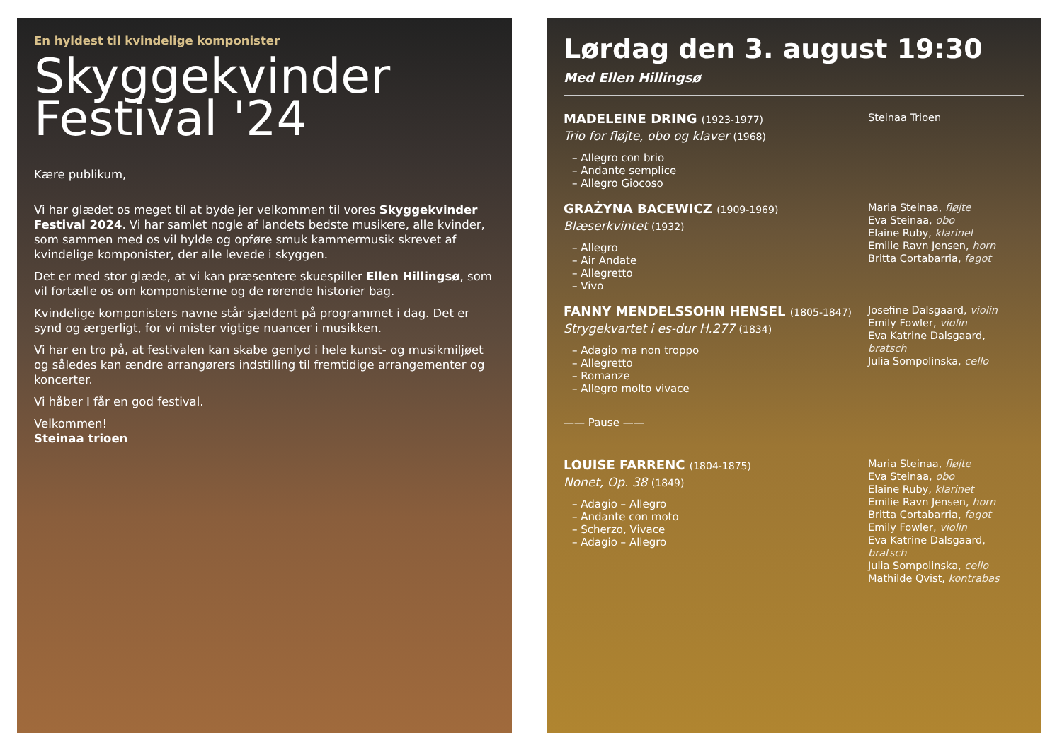En hyldest til kvindelige komponister
Skyggekvinder
Festival '24
Kære publikum,
Vi har glædet os meget til at byde jer velkommen til vores Skyggekvinder Festival 2024. Vi har samlet nogle af landets bedste musikere, alle kvinder, som sammen med os vil hylde og opføre smuk kammermusik skrevet af kvindelige komponister, der alle levede i skyggen.
Det er med stor glæde, at vi kan præsentere skuespiller Ellen Hillingsø, som vil fortælle os om komponisterne og de rørende historier bag.
Kvindelige komponisters navne står sjældent på programmet i dag. Det er synd og ærgerligt, for vi mister vigtige nuancer i musikken.
Vi har en tro på, at festivalen kan skabe genlyd i hele kunst- og musikmiljøet og således kan ændre arrangørers indstilling til fremtidige arrangementer og koncerter.
Vi håber I får en god festival.
Velkommen!
Steinaa trioen
Lørdag den 3. august 19:30
Med Ellen Hillingsø
MADELEINE DRING (1923-1977)
Trio for fløjte, obo og klaver (1968)
– Allegro con brio
– Andante semplice
– Allegro Giocoso
Steinaa Trioen
GRAŻYNA BACEWICZ (1909-1969)
Blæserkvintet (1932)
– Allegro
– Air Andate
– Allegretto
– Vivo
Maria Steinaa, fløjte
Eva Steinaa, obo
Elaine Ruby, klarinet
Emilie Ravn Jensen, horn
Britta Cortabarria, fagot
FANNY MENDELSSOHN HENSEL (1805-1847)
Strygekvartet i es-dur H.277 (1834)
– Adagio ma non troppo
– Allegretto
– Romanze
– Allegro molto vivace
Josefine Dalsgaard, violin
Emily Fowler, violin
Eva Katrine Dalsgaard, bratsch
Julia Sompolinska, cello
—— Pause ——
LOUISE FARRENC (1804-1875)
Nonet, Op. 38 (1849)
– Adagio – Allegro
– Andante con moto
– Scherzo, Vivace
– Adagio – Allegro
Maria Steinaa, fløjte
Eva Steinaa, obo
Elaine Ruby, klarinet
Emilie Ravn Jensen, horn
Britta Cortabarria, fagot
Emily Fowler, violin
Eva Katrine Dalsgaard, bratsch
Julia Sompolinska, cello
Mathilde Qvist, kontrabas